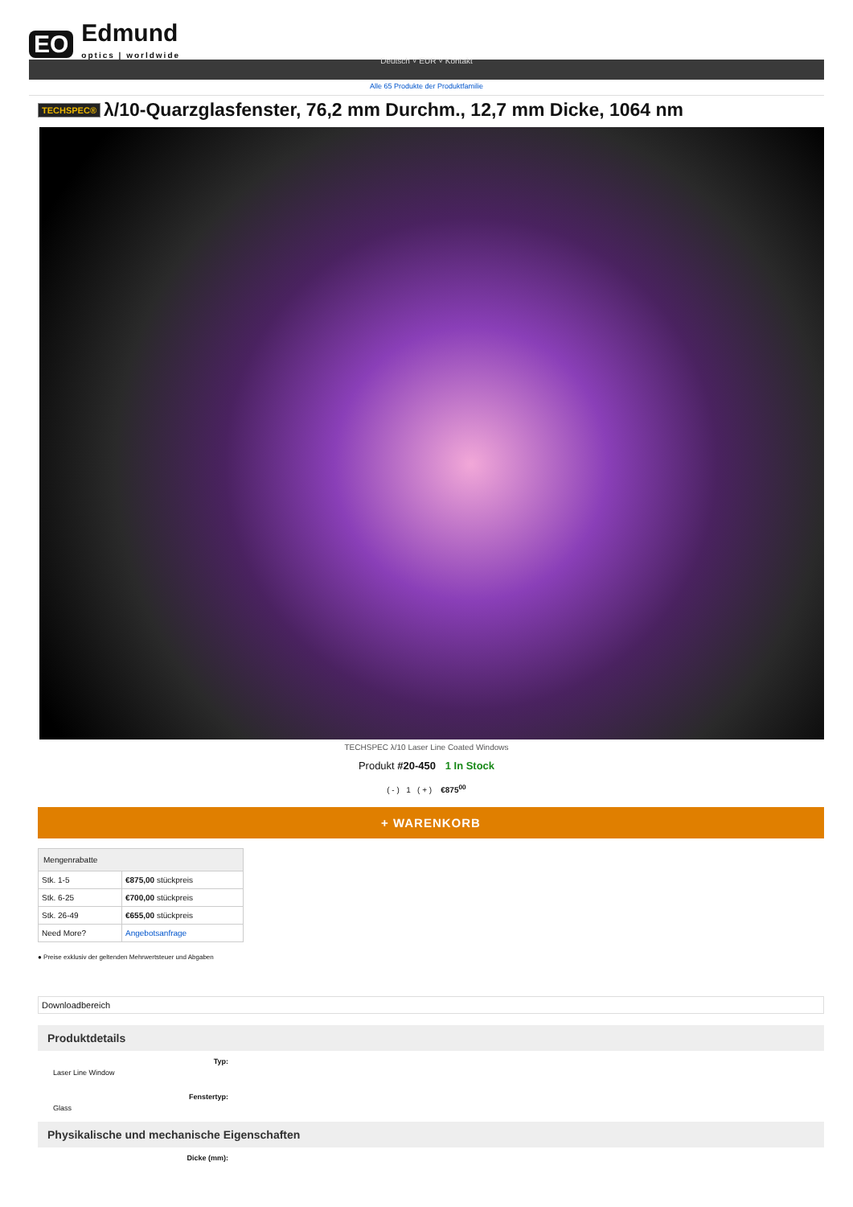EO
Edmund
optics | worldwide
Deutsch ˅ EUR ˅ Kontakt
Alle 65 Produkte der Produktfamilie
TECHSPEC® λ/10-Quarzglasfenster, 76,2 mm Durchm., 12,7 mm Dicke, 1064 nm
TECHSPEC λ/10 Laser Line Coated Windows
Produkt #20-450 1 In Stock
( - ) 1 ( + ) €875<sup>00</sup>
+ WARENKORB
| Mengenrabatte | |
| --- | --- |
| Stk. 1-5 | €875,00 stückpreis |
| Stk. 6-25 | €700,00 stückpreis |
| Stk. 26-49 | €655,00 stückpreis |
| Need More? | Angebotsanfrage |
● Preise exklusiv der geltenden Mehrwertsteuer und Abgaben
Downloadbereich
Produktdetails
Typ:
Laser Line Window
Fenstertyp:
Glass
Physikalische und mechanische Eigenschaften
Dicke (mm):